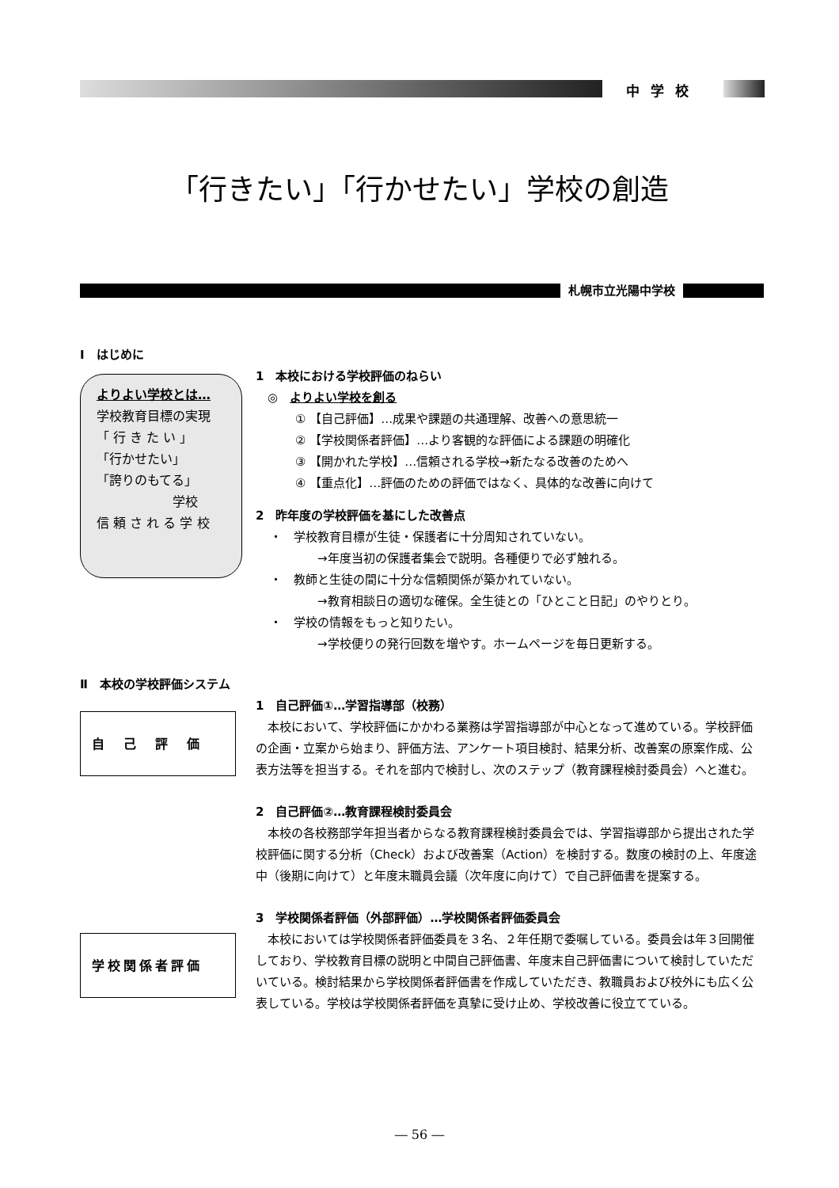中学校
「行きたい」「行かせたい」学校の創造
札幌市立光陽中学校
Ⅰ　はじめに
よりよい学校とは…
学校教育目標の実現
「 行 き た い 」
「行かせたい」
「誇りのもてる」
　　　　　　学校
信 頼 さ れ る 学 校
1　本校における学校評価のねらい
　◎　よりよい学校を創る
① 【自己評価】…成果や課題の共通理解、改善への意思統一
② 【学校関係者評価】…より客観的な評価による課題の明確化
③ 【開かれた学校】…信頼される学校→新たなる改善のためへ
④ 【重点化】…評価のための評価ではなく、具体的な改善に向けて
2　昨年度の学校評価を基にした改善点
・　学校教育目標が生徒・保護者に十分周知されていない。
　　　　→年度当初の保護者集会で説明。各種便りで必ず触れる。
・　教師と生徒の間に十分な信頼関係が築かれていない。
　　　　→教育相談日の適切な確保。全生徒との「ひとこと日記」のやりとり。
・　学校の情報をもっと知りたい。
　　　　→学校便りの発行回数を増やす。ホームページを毎日更新する。
Ⅱ　本校の学校評価システム
自己評価
1　自己評価①…学習指導部（校務）
本校において、学校評価にかかわる業務は学習指導部が中心となって進めている。学校評価の企画・立案から始まり、評価方法、アンケート項目検討、結果分析、改善案の原案作成、公表方法等を担当する。それを部内で検討し、次のステップ（教育課程検討委員会）へと進む。
2　自己評価②…教育課程検討委員会
本校の各校務部学年担当者からなる教育課程検討委員会では、学習指導部から提出された学校評価に関する分析（Check）および改善案（Action）を検討する。数度の検討の上、年度途中（後期に向けて）と年度末職員会議（次年度に向けて）で自己評価書を提案する。
学校関係者評価
3　学校関係者評価（外部評価）…学校関係者評価委員会
本校においては学校関係者評価委員を３名、２年任期で委嘱している。委員会は年３回開催しており、学校教育目標の説明と中間自己評価書、年度末自己評価書について検討していただいている。検討結果から学校関係者評価書を作成していただき、教職員および校外にも広く公表している。学校は学校関係者評価を真摯に受け止め、学校改善に役立てている。
― 56 ―